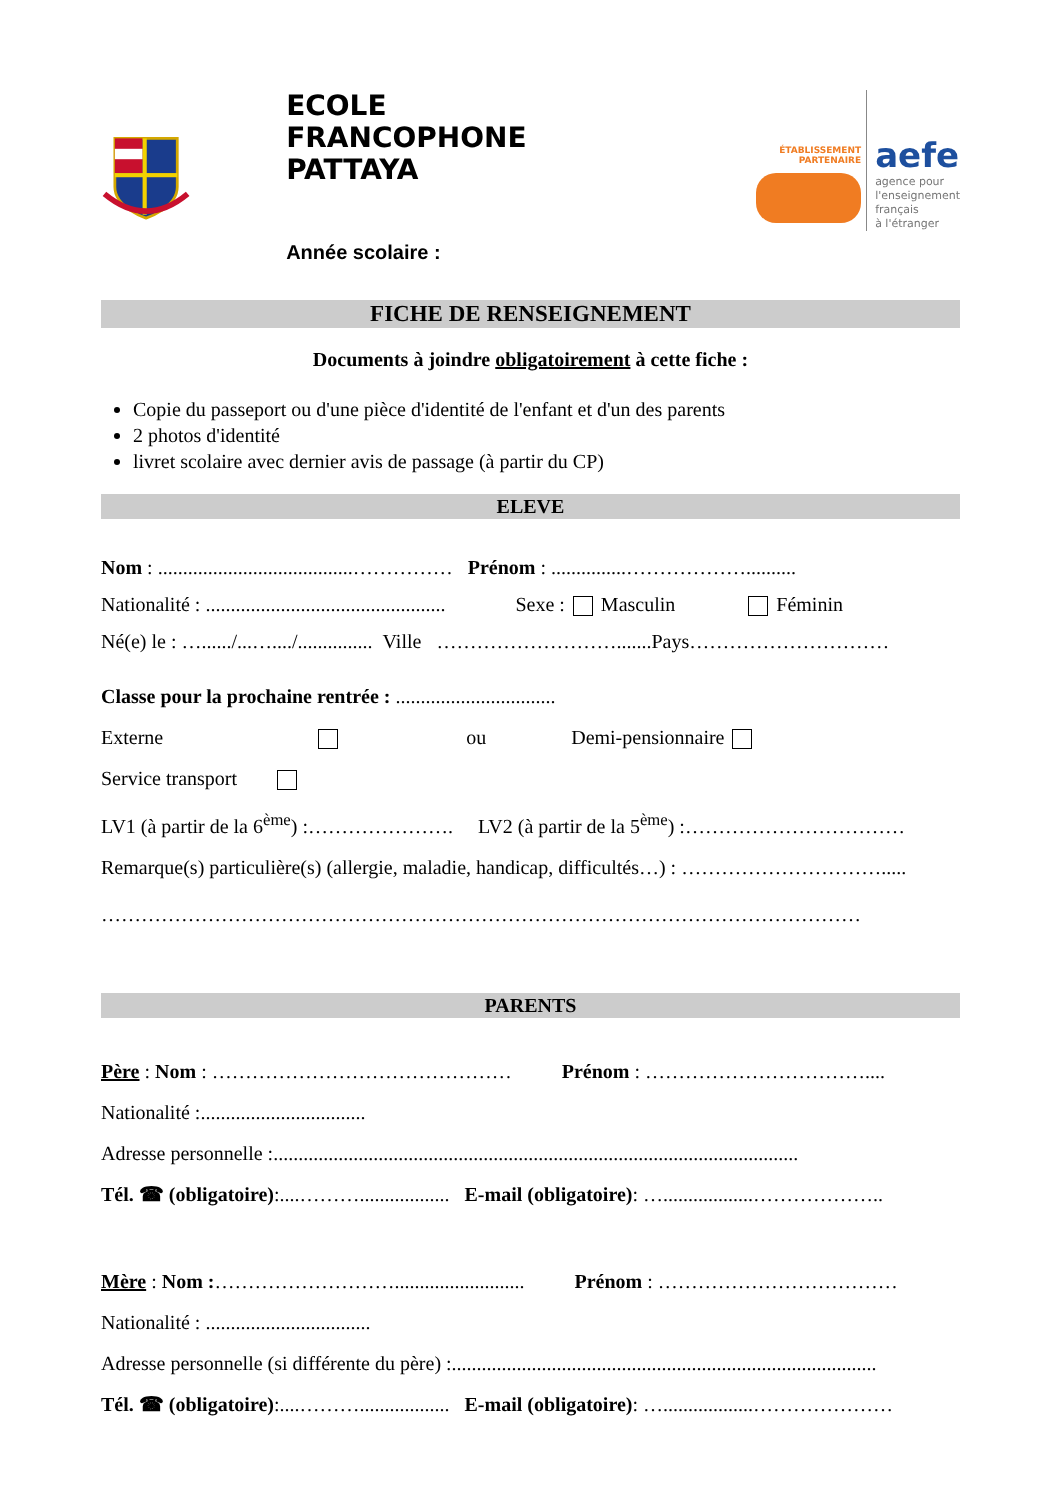ECOLE
FRANCOPHONE
PATTAYA
Année scolaire :
ÉTABLISSEMENT
PARTENAIRE
aefe
agence pour
l'enseignement
français
à l'étranger
FICHE DE RENSEIGNEMENT
Documents à joindre obligatoirement à cette fiche :
Copie du passeport ou d'une pièce d'identité de l'enfant et d'un des parents
2 photos d'identité
livret scolaire avec dernier avis de passage (à partir du CP)
ELEVE
Nom : .......................................…………… Prénom : ...............………………..........
Nationalité : ................................................ Sexe : Masculin Féminin
Né(e) le : …....../...…..../............... Ville ……………………….......Pays…………………………
Classe pour la prochaine rentrée : ................................
Externe ou Demi-pensionnaire
Service transport
LV1 (à partir de la 6<sup>ème</sup>) :…………………. LV2 (à partir de la 5<sup>ème</sup>) :……………………………
Remarque(s) particulière(s) (allergie, maladie, handicap, difficultés…) : ………………………….....
……………………………………………………………………………………………………
PARENTS
Père : Nom : ……………………………………… Prénom : ……………………………....
Nationalité :.................................
Adresse personnelle :.........................................................................................................
Tél. ☎ (obligatoire):....……….................. E-mail (obligatoire): …..................………………..
Mère : Nom :……………………….......................... Prénom : ………………………………
Nationalité : .................................
Adresse personnelle (si différente du père) :.....................................................................................
Tél. ☎ (obligatoire):....……….................. E-mail (obligatoire): …..................…………………